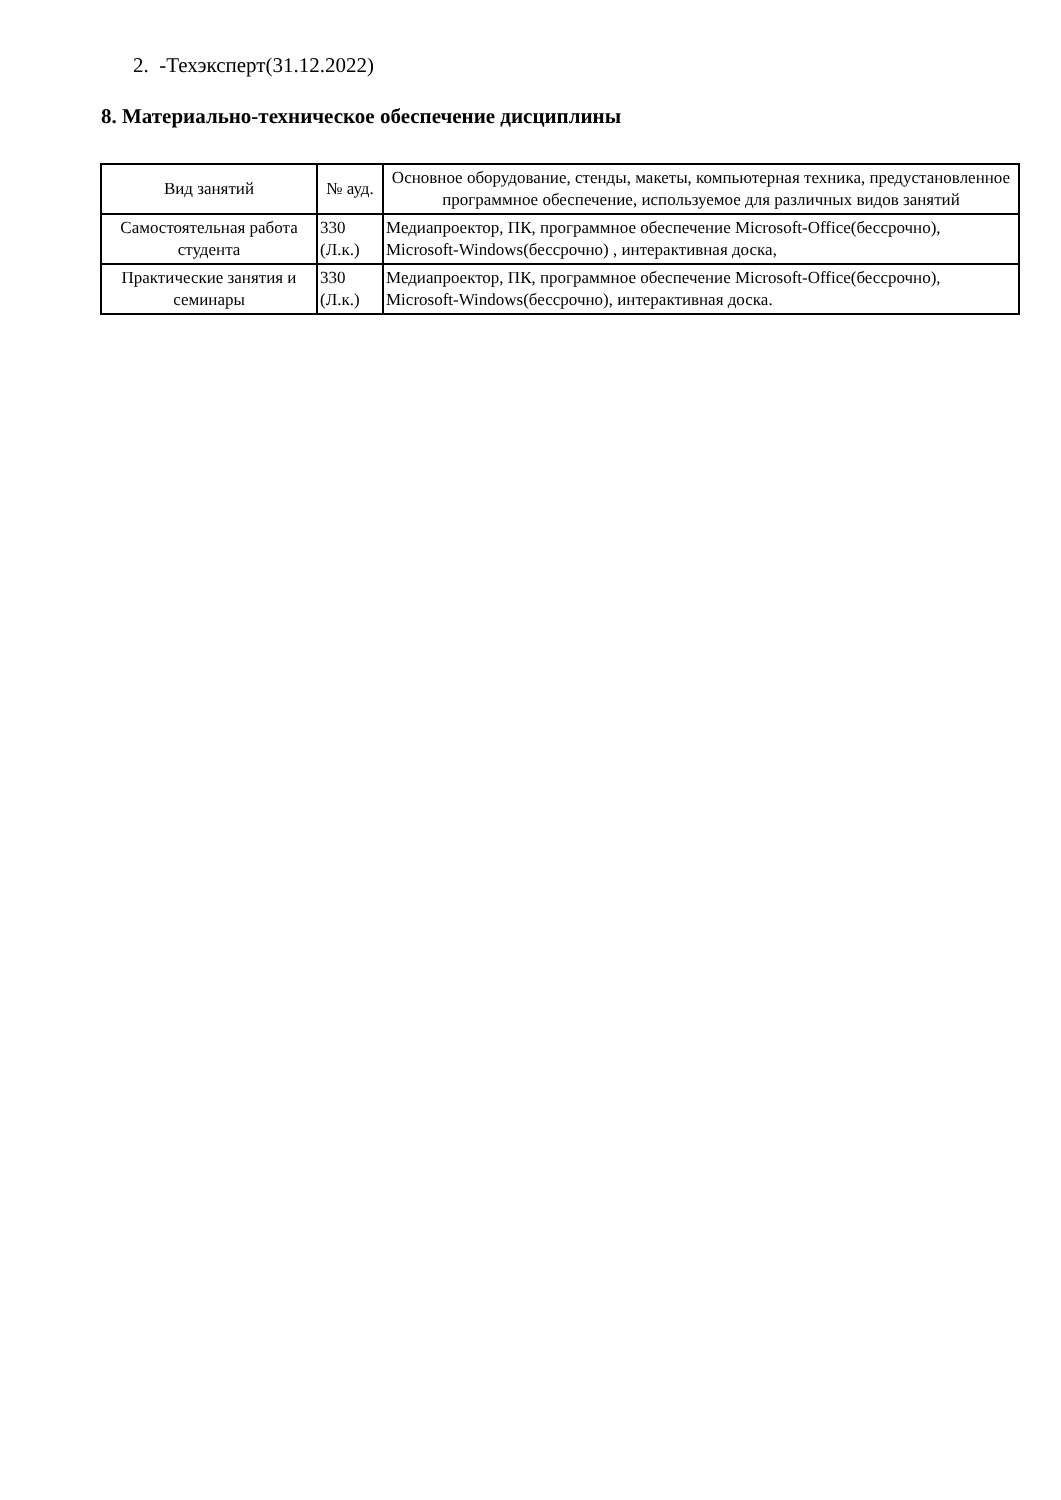2. -Техэксперт(31.12.2022)
8. Материально-техническое обеспечение дисциплины
| Вид занятий | № ауд. | Основное оборудование, стенды, макеты, компьютерная техника, предустановленное программное обеспечение, используемое для различных видов занятий |
| --- | --- | --- |
| Самостоятельная работа студента | 330 (Л.к.) | Медиапроектор, ПК, программное обеспечение Microsoft-Office(бессрочно), Microsoft-Windows(бессрочно) , интерактивная доска, |
| Практические занятия и семинары | 330 (Л.к.) | Медиапроектор, ПК, программное обеспечение Microsoft-Office(бессрочно), Microsoft-Windows(бессрочно), интерактивная доска. |